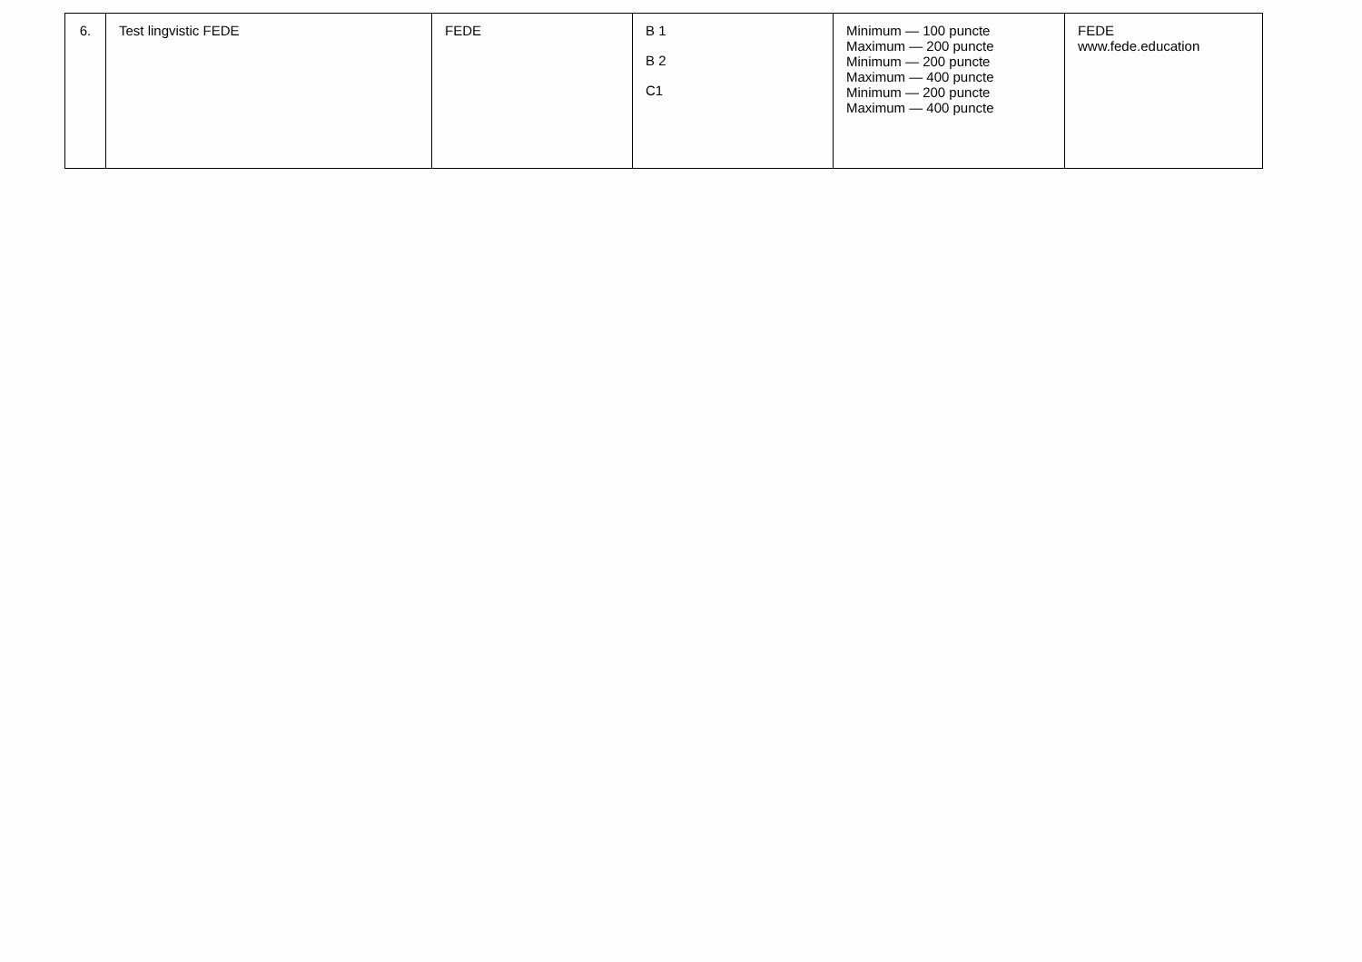| 6. | Test lingvistic FEDE | FEDE | B 1 B 2 C1 | Minimum — 100 puncte Maximum — 200 puncte Minimum — 200 puncte Maximum — 400 puncte Minimum — 200 puncte Maximum — 400 puncte | FEDE www.fede.education |